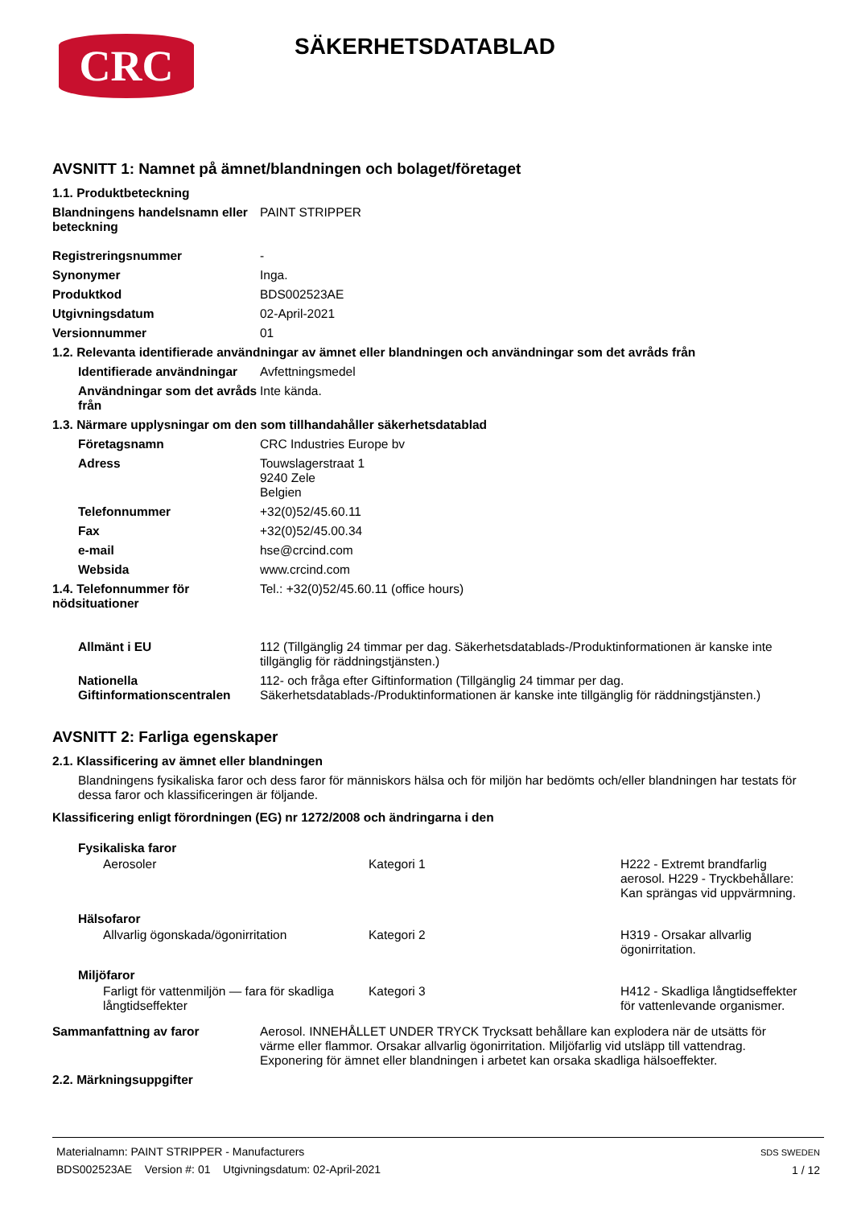CRC
SÄKERHETSDATABLAD
AVSNITT 1: Namnet på ämnet/blandningen och bolaget/företaget
1.1. Produktbeteckning
Blandningens handelsnamn eller beteckning
PAINT STRIPPER
Registreringsnummer -
Synonymer Inga.
Produktkod BDS002523AE
Utgivningsdatum 02-April-2021
Versionnummer 01
1.2. Relevanta identifierade användningar av ämnet eller blandningen och användningar som det avråds från
Identifierade användningar
Avfettningsmedel
Användningar som det avråds från
Inte kända.
1.3. Närmare upplysningar om den som tillhandahåller säkerhetsdatablad
Företagsnamn CRC Industries Europe bv
Adress Touwslagerstraat 1
9240 Zele
Belgien
Telefonnummer +32(0)52/45.60.11
Fax +32(0)52/45.00.34
e-mail hse@crcind.com
Websida www.crcind.com
1.4. Telefonnummer för nödsituationer
Tel.: +32(0)52/45.60.11 (office hours)
Allmänt i EU 112 (Tillgänglig 24 timmar per dag. Säkerhetsdatablads-/Produktinformationen är kanske inte tillgänglig för räddningstjänsten.)
Nationella Giftinformationscentralen
112- och fråga efter Giftinformation (Tillgänglig 24 timmar per dag. Säkerhetsdatablads-/Produktinformationen är kanske inte tillgänglig för räddningstjänsten.)
AVSNITT 2: Farliga egenskaper
2.1. Klassificering av ämnet eller blandningen
Blandningens fysikaliska faror och dess faror för människors hälsa och för miljön har bedömts och/eller blandningen har testats för dessa faror och klassificeringen är följande.
Klassificering enligt förordningen (EG) nr 1272/2008 och ändringarna i den
Fysikaliska faror
Aerosoler Kategori 1 H222 - Extremt brandfarlig aerosol. H229 - Tryckbehållare: Kan sprängas vid uppvärmning.
Hälsofaror
Allvarlig ögonskada/ögonirritation Kategori 2 H319 - Orsakar allvarlig ögonirritation.
Miljöfaror
Farligt för vattenmiljön — fara för skadliga långtidseffekter
Kategori 3 H412 - Skadliga långtidseffekter för vattenlevande organismer.
Sammanfattning av faror Aerosol. INNEHÅLLET UNDER TRYCK Trycksatt behållare kan explodera när de utsätts för värme eller flammor. Orsakar allvarlig ögonirritation. Miljöfarlig vid utsläpp till vattendrag. Exponering för ämnet eller blandningen i arbetet kan orsaka skadliga hälsoeffekter.
2.2. Märkningsuppgifter
Materialnamn: PAINT STRIPPER - Manufacturers
BDS002523AE Version #: 01 Utgivningsdatum: 02-April-2021
SDS SWEDEN
1 / 12